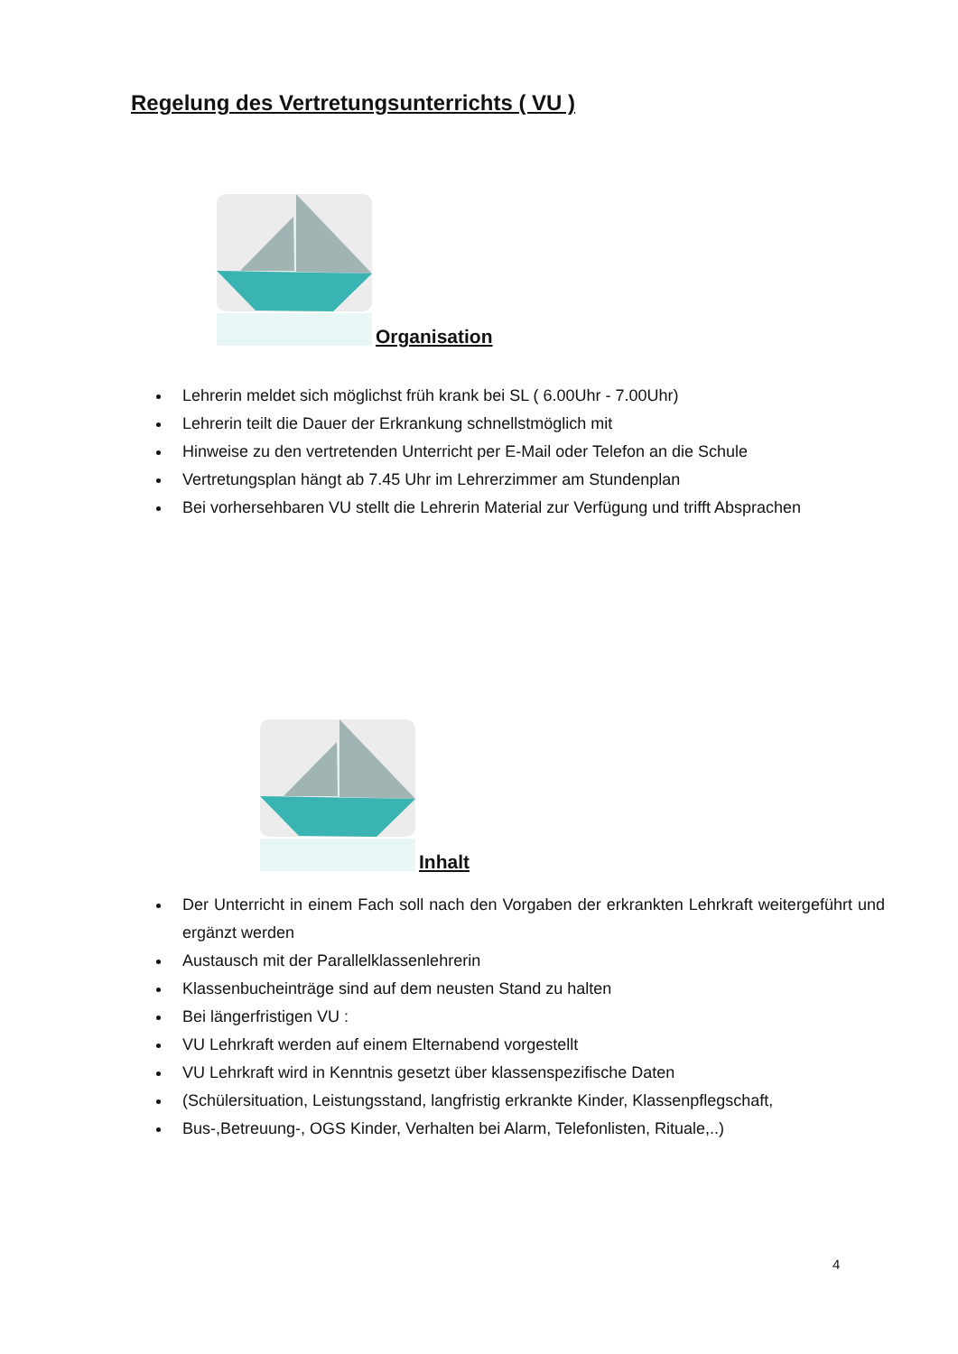Regelung des Vertretungsunterrichts ( VU )
Organisation
Lehrerin meldet sich möglichst früh krank bei SL ( 6.00Uhr - 7.00Uhr)
Lehrerin teilt die Dauer der Erkrankung schnellstmöglich mit
Hinweise zu den vertretenden Unterricht per E-Mail oder Telefon an die Schule
Vertretungsplan hängt ab 7.45 Uhr im Lehrerzimmer am Stundenplan
Bei vorhersehbaren VU stellt die Lehrerin Material zur Verfügung und trifft Absprachen
Inhalt
Der Unterricht in einem Fach soll nach den Vorgaben der erkrankten Lehrkraft weitergeführt und ergänzt werden
Austausch mit der Parallelklassenlehrerin
Klassenbucheinträge sind auf dem neusten Stand zu halten
Bei längerfristigen VU :
VU Lehrkraft werden auf einem Elternabend vorgestellt
VU Lehrkraft wird in Kenntnis gesetzt über klassenspezifische Daten
(Schülersituation, Leistungsstand, langfristig erkrankte Kinder, Klassenpflegschaft,
Bus-,Betreuung-, OGS Kinder, Verhalten bei Alarm, Telefonlisten, Rituale,..)
4